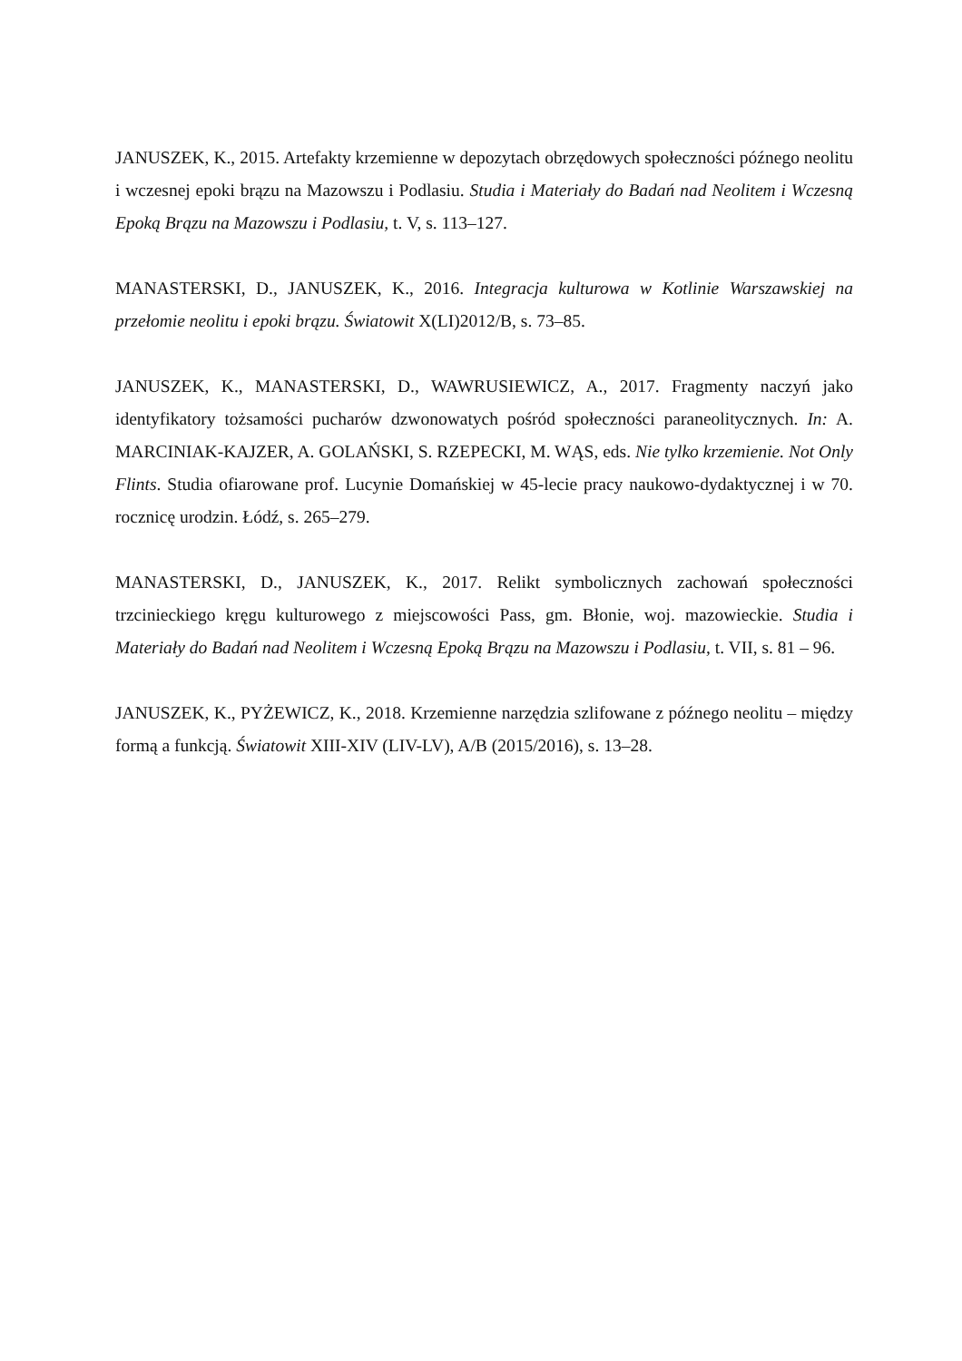JANUSZEK, K., 2015. Artefakty krzemienne w depozytach obrzędowych społeczności późnego neolitu i wczesnej epoki brązu na Mazowszu i Podlasiu. Studia i Materiały do Badań nad Neolitem i Wczesną Epoką Brązu na Mazowszu i Podlasiu, t. V, s. 113–127.
MANASTERSKI, D., JANUSZEK, K., 2016. Integracja kulturowa w Kotlinie Warszawskiej na przełomie neolitu i epoki brązu. Światowit X(LI)2012/B, s. 73–85.
JANUSZEK, K., MANASTERSKI, D., WAWRUSIEWICZ, A., 2017. Fragmenty naczyń jako identyfikatory tożsamości pucharów dzwonowatych pośród społeczności paraneolitycznych. In: A. MARCINIAK-KAJZER, A. GOLAŃSKI, S. RZEPECKI, M. WĄS, eds. Nie tylko krzemienie. Not Only Flints. Studia ofiarowane prof. Lucynie Domańskiej w 45-lecie pracy naukowo-dydaktycznej i w 70. rocznicę urodzin. Łódź, s. 265–279.
MANASTERSKI, D., JANUSZEK, K., 2017. Relikt symbolicznych zachowań społeczności trzcinieckiego kręgu kulturowego z miejscowości Pass, gm. Błonie, woj. mazowieckie. Studia i Materiały do Badań nad Neolitem i Wczesną Epoką Brązu na Mazowszu i Podlasiu, t. VII, s. 81 – 96.
JANUSZEK, K., PYŻEWICZ, K., 2018. Krzemienne narzędzia szlifowane z późnego neolitu – między formą a funkcją. Światowit XIII-XIV (LIV-LV), A/B (2015/2016), s. 13–28.